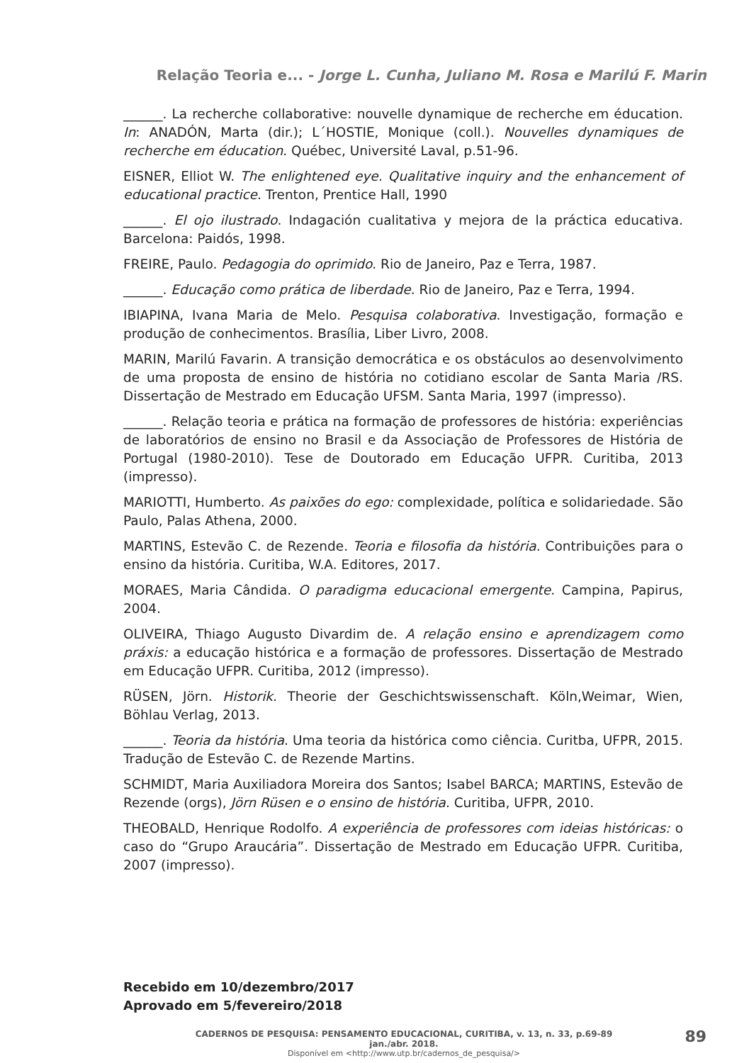Relação Teoria e... - Jorge L. Cunha, Juliano M. Rosa e Marilú F. Marin
______. La recherche collaborative: nouvelle dynamique de recherche em éducation. In: ANADÓN, Marta (dir.); L´HOSTIE, Monique (coll.). Nouvelles dynamiques de recherche em éducation. Québec, Université Laval, p.51-96.
EISNER, Elliot W. The enlightened eye. Qualitative inquiry and the enhancement of educational practice. Trenton, Prentice Hall, 1990
______. El ojo ilustrado. Indagación cualitativa y mejora de la práctica educativa. Barcelona: Paidós, 1998.
FREIRE, Paulo. Pedagogia do oprimido. Rio de Janeiro, Paz e Terra, 1987.
______. Educação como prática de liberdade. Rio de Janeiro, Paz e Terra, 1994.
IBIAPINA, Ivana Maria de Melo. Pesquisa colaborativa. Investigação, formação e produção de conhecimentos. Brasília, Liber Livro, 2008.
MARIN, Marilú Favarin. A transição democrática e os obstáculos ao desenvolvimento de uma proposta de ensino de história no cotidiano escolar de Santa Maria /RS. Dissertação de Mestrado em Educação UFSM. Santa Maria, 1997 (impresso).
______. Relação teoria e prática na formação de professores de história: experiências de laboratórios de ensino no Brasil e da Associação de Professores de História de Portugal (1980-2010). Tese de Doutorado em Educação UFPR. Curitiba, 2013 (impresso).
MARIOTTI, Humberto. As paixões do ego: complexidade, política e solidariedade. São Paulo, Palas Athena, 2000.
MARTINS, Estevão C. de Rezende. Teoria e filosofia da história. Contribuições para o ensino da história. Curitiba, W.A. Editores, 2017.
MORAES, Maria Cândida. O paradigma educacional emergente. Campina, Papirus, 2004.
OLIVEIRA, Thiago Augusto Divardim de. A relação ensino e aprendizagem como práxis: a educação histórica e a formação de professores. Dissertação de Mestrado em Educação UFPR. Curitiba, 2012 (impresso).
RÜSEN, Jörn. Historik. Theorie der Geschichtswissenschaft. Köln,Weimar, Wien, Böhlau Verlag, 2013.
______. Teoria da história. Uma teoria da histórica como ciência. Curitba, UFPR, 2015. Tradução de Estevão C. de Rezende Martins.
SCHMIDT, Maria Auxiliadora Moreira dos Santos; Isabel BARCA; MARTINS, Estevão de Rezende (orgs), Jörn Rüsen e o ensino de história. Curitiba, UFPR, 2010.
THEOBALD, Henrique Rodolfo. A experiência de professores com ideias históricas: o caso do “Grupo Araucária”. Dissertação de Mestrado em Educação UFPR. Curitiba, 2007 (impresso).
Recebido em 10/dezembro/2017
Aprovado em 5/fevereiro/2018
CADERNOS DE PESQUISA: PENSAMENTO EDUCACIONAL, CURITIBA, v. 13, n. 33, p.69-89 jan./abr. 2018.
Disponível em <http://www.utp.br/cadernos_de_pesquisa/>
89